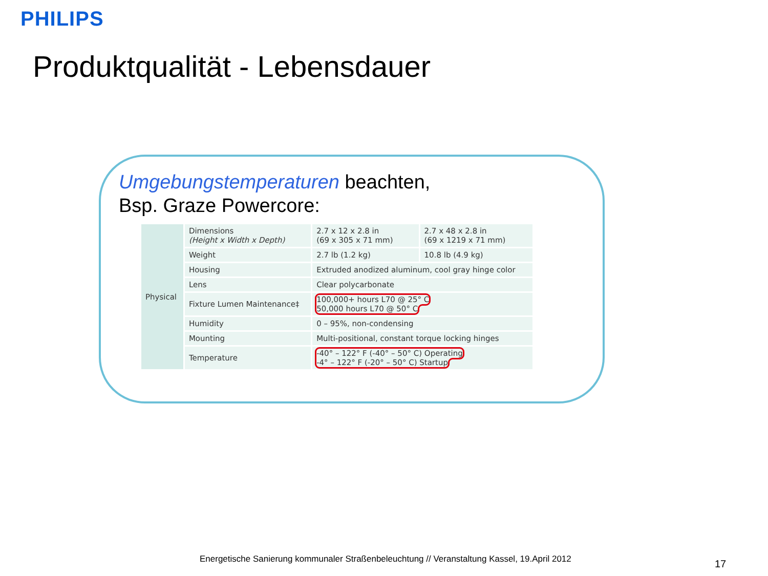PHILIPS
Produktqualität - Lebensdauer
Umgebungstemperaturen beachten,
Bsp. Graze Powercore:
| Physical | Dimensions (Height x Width x Depth) | 2.7 x 12 x 2.8 in (69 x 305 x 71 mm) | 2.7 x 48 x 2.8 in (69 x 1219 x 71 mm) |
| | Weight | 2.7 lb (1.2 kg) | 10.8 lb (4.9 kg) |
| | Housing | Extruded anodized aluminum, cool gray hinge color | |
| | Lens | Clear polycarbonate | |
| | Fixture Lumen Maintenance‡ | 100,000+ hours L70 @ 25° C 50,000 hours L70 @ 50° C | |
| | Humidity | 0 – 95%, non-condensing | |
| | Mounting | Multi-positional, constant torque locking hinges | |
| | Temperature | -40° – 122° F (-40° – 50° C) Operating -4° – 122° F (-20° – 50° C) Startup | |
Energetische Sanierung kommunaler Straßenbeleuchtung // Veranstaltung Kassel, 19.April 2012
17